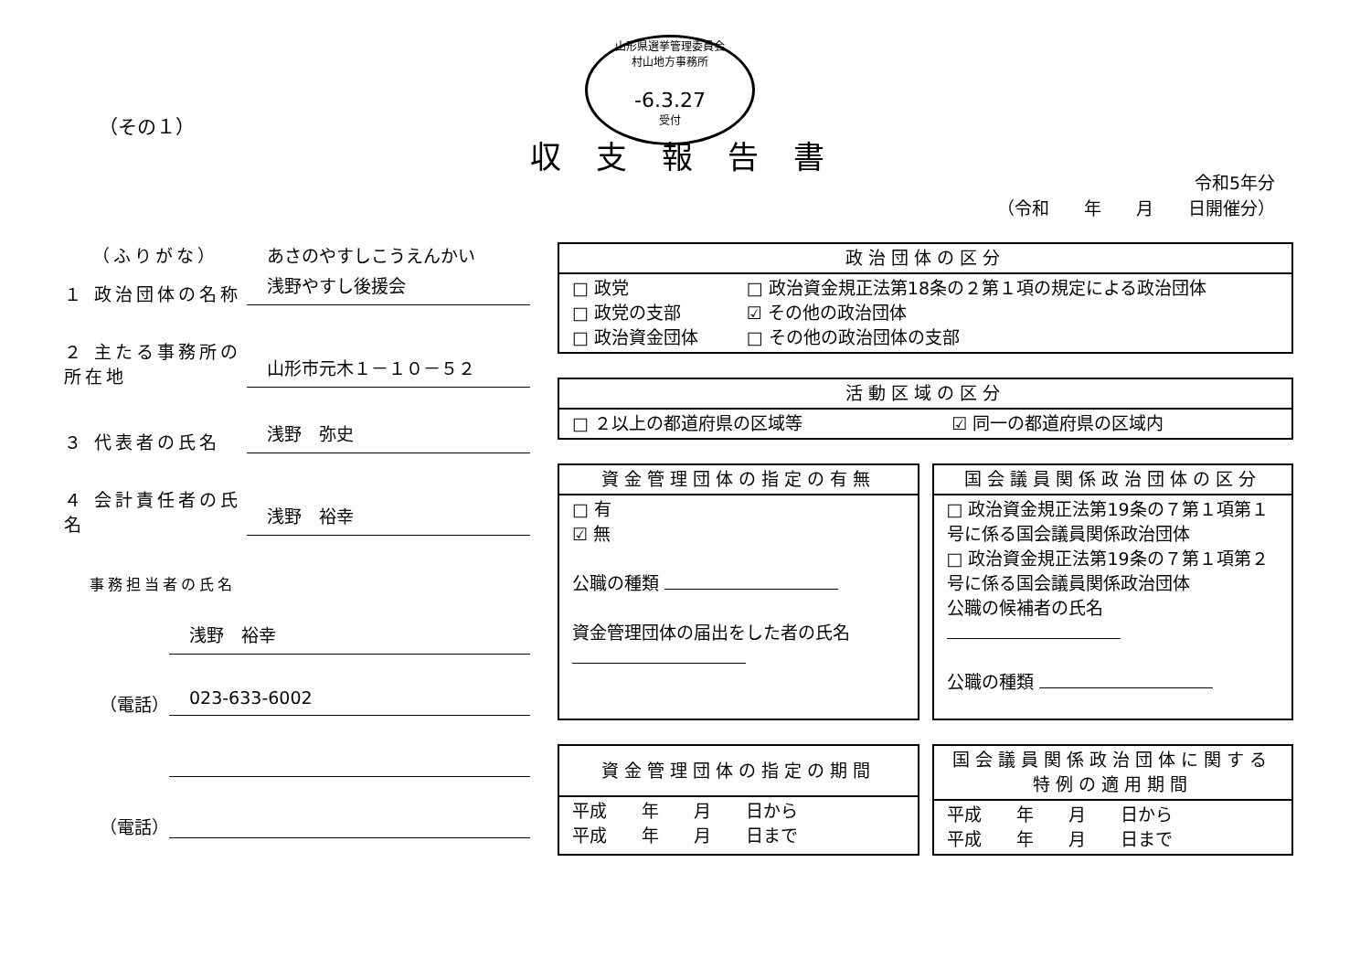山形県選挙管理委員会
村山地方事務所
-6.3.27
受付
（その１）
収支報告書
令和5年分
（令和　　年　　月　　日開催分）
（ふりがな）
あさのやすしこうえんかい
１ 政治団体の名称
浅野やすし後援会
２ 主たる事務所の所在地
山形市元木１－１０－５２
３ 代表者の氏名
浅野　弥史
４ 会計責任者の氏名
浅野　裕幸
事務担当者の氏名
浅野　裕幸
（電話）
023-633-6002
（電話）
| 政治団体の区分 | |
| --- | --- |
| □ 政党 □ 政党の支部 □ 政治資金団体 | □ 政治資金規正法第18条の２第１項の規定による政治団体 ☑ その他の政治団体 □ その他の政治団体の支部 |
| 活動区域の区分 | |
| --- | --- |
| □ ２以上の都道府県の区域等 | ☑ 同一の都道府県の区域内 |
| 資金管理団体の指定の有無 |
| --- |
| □ 有 ☑ 無 公職の種類 資金管理団体の届出をした者の氏名 |
| 国会議員関係政治団体の区分 |
| --- |
| □ 政治資金規正法第19条の７第１項第１号に係る国会議員関係政治団体 □ 政治資金規正法第19条の７第１項第２号に係る国会議員関係政治団体 公職の候補者の氏名 公職の種類 |
| 資金管理団体の指定の期間 |
| --- |
| 平成 年 月 日から 平成 年 月 日まで |
| 国会議員関係政治団体に関する 特例の適用期間 |
| --- |
| 平成 年 月 日から 平成 年 月 日まで |